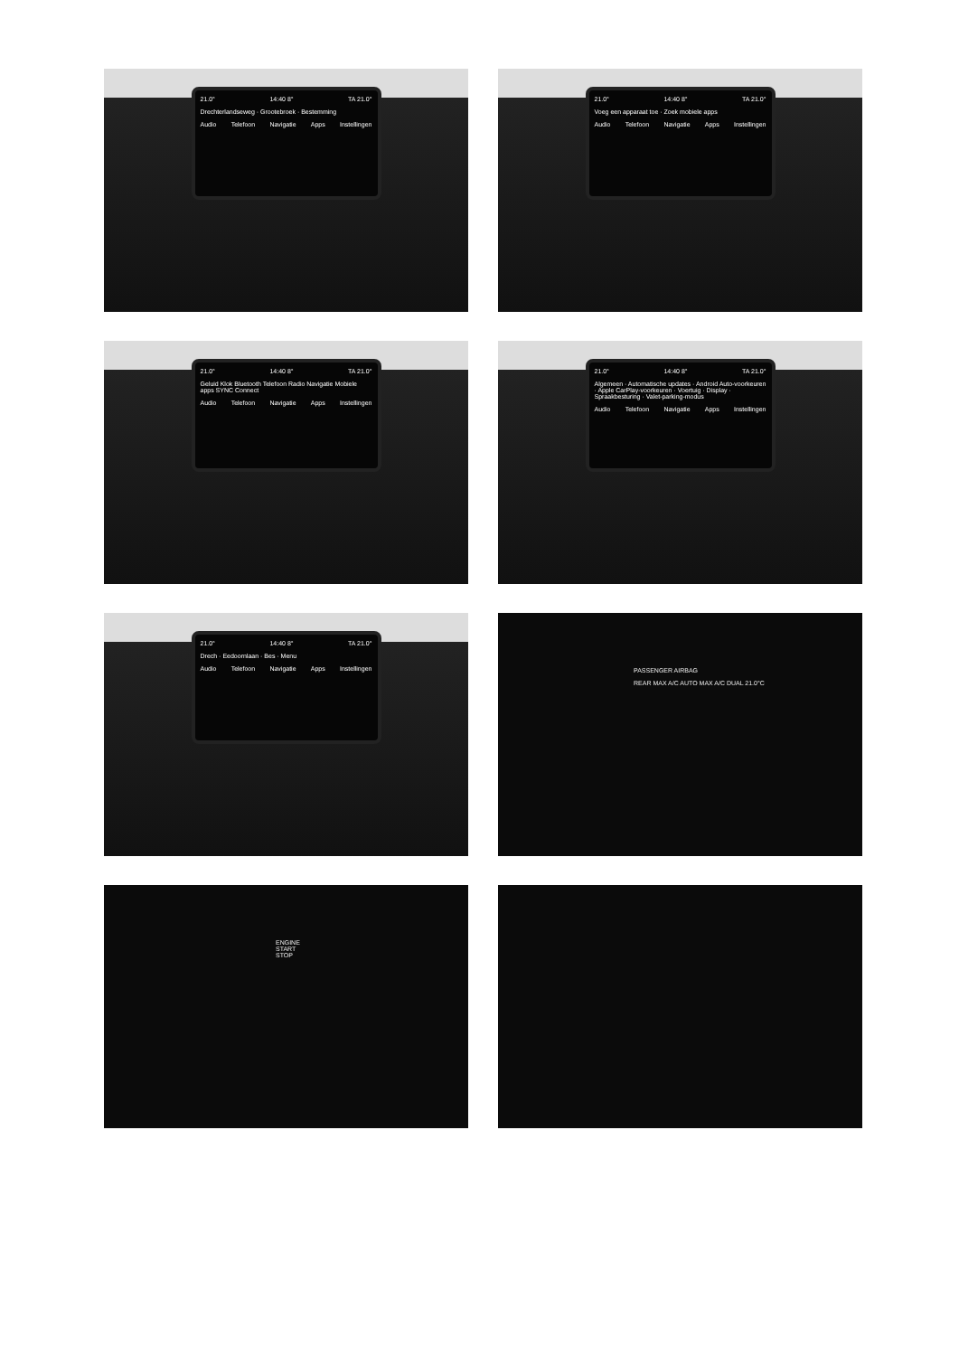21.0° 14:40 8° TA 21.0°
Drechterlandseweg · Grootebroek · Bestemming
Audio Telefoon Navigatie Apps Instellingen
21.0° 14:40 8° TA 21.0°
Voeg een apparaat toe · Zoek mobiele apps
Audio Telefoon Navigatie Apps Instellingen
21.0° 14:40 8° TA 21.0°
Geluid Klok Bluetooth Telefoon Radio Navigatie Mobiele apps SYNC Connect
Audio Telefoon Navigatie Apps Instellingen
21.0° 14:40 8° TA 21.0°
Algemeen · Automatische updates · Android Auto-voorkeuren · Apple CarPlay-voorkeuren · Voertuig · Display · Spraakbesturing · Valet-parking-modus
Audio Telefoon Navigatie Apps Instellingen
21.0° 14:40 8° TA 21.0°
Drech · Eedoornlaan · Bes · Menu
Audio Telefoon Navigatie Apps Instellingen
PASSENGER AIRBAG
REAR MAX A/C AUTO MAX A/C DUAL 21.0°C
ENGINE
START
STOP